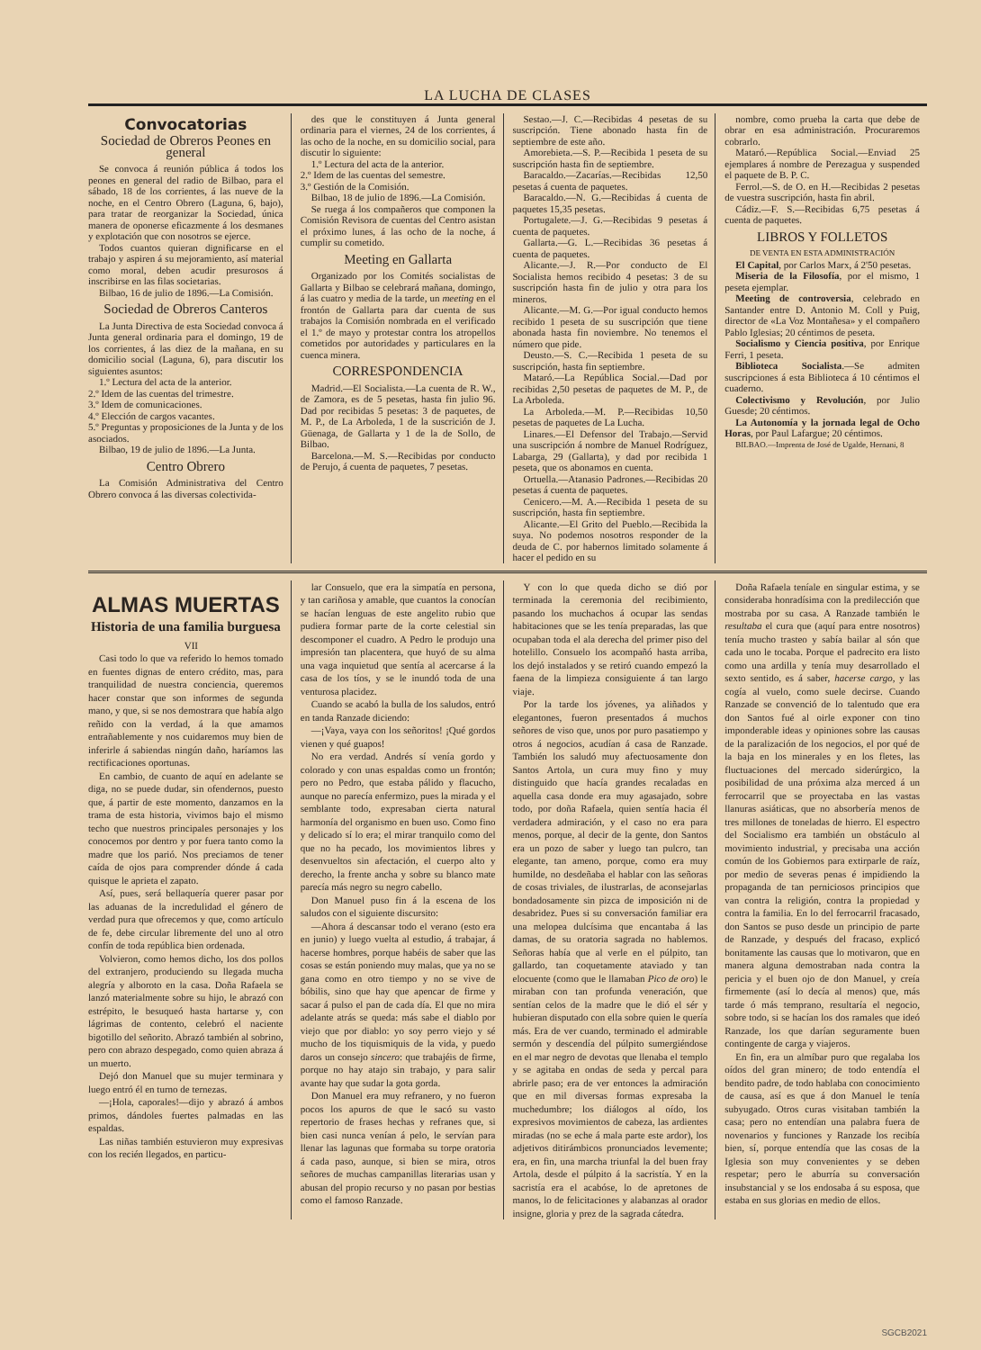LA LUCHA DE CLASES
Convocatorias
Sociedad de Obreros Peones en general
Se convoca á reunión pública á todos los peones en general del radio de Bilbao, para el sábado, 18 de los corrientes, á las nueve de la noche, en el Centro Obrero (Laguna, 6, bajo), para tratar de reorganizar la Sociedad, única manera de oponerse eficazmente á los desmanes y explotación que con nosotros se ejerce.
Todos cuantos quieran dignificarse en el trabajo y aspiren á su mejoramiento, así material como moral, deben acudir presurosos á inscribirse en las filas societarias.
Bilbao, 16 de julio de 1896.—La Comisión.
Sociedad de Obreros Canteros
La Junta Directiva de esta Sociedad convoca á Junta general ordinaria para el domingo, 19 de los corrientes, á las diez de la mañana, en su domicilio social (Laguna, 6), para discutir los siguientes asuntos:
1.º Lectura del acta de la anterior.
2.º Idem de las cuentas del trimestre.
3.º Idem de comunicaciones.
4.º Elección de cargos vacantes.
5.º Preguntas y proposiciones de la Junta y de los asociados.
Bilbao, 19 de julio de 1896.—La Junta.
Centro Obrero
La Comisión Administrativa del Centro Obrero convoca á las diversas colectivida-
des que le constituyen á Junta general ordinaria para el viernes, 24 de los corrientes, á las ocho de la noche, en su domicilio social, para discutir lo siguiente:
1.º Lectura del acta de la anterior.
2.º Idem de las cuentas del semestre.
3.º Gestión de la Comisión.
Bilbao, 18 de julio de 1896.—La Comisión.
Se ruega á los compañeros que componen la Comisión Revisora de cuentas del Centro asistan el próximo lunes, á las ocho de la noche, á cumplir su cometido.
Meeting en Gallarta
Organizado por los Comités socialistas de Gallarta y Bilbao se celebrará mañana, domingo, á las cuatro y media de la tarde, un meeting en el frontón de Gallarta para dar cuenta de sus trabajos la Comisión nombrada en el verificado el 1.º de mayo y protestar contra los atropellos cometidos por autoridades y particulares en la cuenca minera.
CORRESPONDENCIA
Madrid.—El Socialista.—La cuenta de R. W., de Zamora, es de 5 pesetas, hasta fin julio 96. Dad por recibidas 5 pesetas: 3 de paquetes, de M. P., de La Arboleda, 1 de la suscrición de J. Güenaga, de Gallarta y 1 de la de Sollo, de Bilbao.
Barcelona.—M. S.—Recibidas por conducto de Perujo, á cuenta de paquetes, 7 pesetas.
Sestao.—J. C.—Recibidas 4 pesetas de su suscripción. Tiene abonado hasta fin de septiembre de este año.
Amorebieta.—S. P.—Recibida 1 peseta de su suscripción hasta fin de septiembre.
Baracaldo.—Zacarías.—Recibidas 12,50 pesetas á cuenta de paquetes.
Baracaldo.—N. G.—Recibidas á cuenta de paquetes 15,35 pesetas.
Portugalete.—J. G.—Recibidas 9 pesetas á cuenta de paquetes.
Gallarta.—G. L.—Recibidas 36 pesetas á cuenta de paquetes.
Alicante.—J. R.—Por conducto de El Socialista hemos recibido 4 pesetas: 3 de su suscripción hasta fin de julio y otra para los mineros.
Alicante.—M. G.—Por igual conducto hemos recibido 1 peseta de su suscripción que tiene abonada hasta fin noviembre. No tenemos el número que pide.
Deusto.—S. C.—Recibida 1 peseta de su suscripción, hasta fin septiembre.
Mataró.—La República Social.—Dad por recibidas 2,50 pesetas de paquetes de M. P., de La Arboleda.
La Arboleda.—M. P.—Recibidas 10,50 pesetas de paquetes de La Lucha.
Linares.—El Defensor del Trabajo.—Servid una suscripción á nombre de Manuel Rodríguez, Labarga, 29 (Gallarta), y dad por recibida 1 peseta, que os abonamos en cuenta.
Ortuella.—Atanasio Padrones.—Recibidas 20 pesetas á cuenta de paquetes.
Cenicero.—M. A.—Recibida 1 peseta de su suscripción, hasta fin septiembre.
Alicante.—El Grito del Pueblo.—Recibida la suya. No podemos nosotros responder de la deuda de C. por habernos limitado solamente á hacer el pedido en su
nombre, como prueba la carta que debe de obrar en esa administración. Procuraremos cobrarlo.
Mataró.—República Social.—Enviad 25 ejemplares á nombre de Perezagua y suspended el paquete de B. P. C.
Ferrol.—S. de O. en H.—Recibidas 2 pesetas de vuestra suscripción, hasta fin abril.
Cádiz.—F. S.—Recibidas 6,75 pesetas á cuenta de paquetes.
LIBROS Y FOLLETOS
DE VENTA EN ESTA ADMINISTRACIÓN
El Capital, por Carlos Marx, á 2'50 pesetas.
Miseria de la Filosofía, por el mismo, 1 peseta ejemplar.
Meeting de controversia, celebrado en Santander entre D. Antonio M. Coll y Puig, director de «La Voz Montañesa» y el compañero Pablo Iglesias; 20 céntimos de peseta.
Socialismo y Ciencia positiva, por Enrique Ferri, 1 peseta.
Biblioteca Socialista.—Se admiten suscripciones á esta Biblioteca á 10 céntimos el cuaderno.
Colectivismo y Revolución, por Julio Guesde; 20 céntimos.
La Autonomía y la jornada legal de Ocho Horas, por Paul Lafargue; 20 céntimos.
BILBAO.—Imprenta de José de Ugalde, Hernani, 8
ALMAS MUERTAS
Historia de una familia burguesa
VII
Casi todo lo que va referido lo hemos tomado en fuentes dignas de entero crédito, mas, para tranquilidad de nuestra conciencia, queremos hacer constar que son informes de segunda mano, y que, si se nos demostrara que había algo reñido con la verdad, á la que amamos entrañablemente y nos cuidaremos muy bien de inferirle á sabiendas ningún daño, haríamos las rectificaciones oportunas.
En cambio, de cuanto de aquí en adelante se diga, no se puede dudar, sin ofendernos, puesto que, á partir de este momento, danzamos en la trama de esta historia, vivimos bajo el mismo techo que nuestros principales personajes y los conocemos por dentro y por fuera tanto como la madre que los parió. Nos preciamos de tener caída de ojos para comprender dónde á cada quisque le aprieta el zapato.
Así, pues, será bellaquería querer pasar por las aduanas de la incredulidad el género de verdad pura que ofrecemos y que, como artículo de fe, debe circular libremente del uno al otro confín de toda república bien ordenada.
Volvieron, como hemos dicho, los dos pollos del extranjero, produciendo su llegada mucha alegría y alboroto en la casa. Doña Rafaela se lanzó materialmente sobre su hijo, le abrazó con estrépito, le besuqueó hasta hartarse y, con lágrimas de contento, celebró el naciente bigotillo del señorito. Abrazó también al sobrino, pero con abrazo despegado, como quien abraza á un muerto.
Dejó don Manuel que su mujer terminara y luego entró él en turno de ternezas.
—¡Hola, caporales!—dijo y abrazó á ambos primos, dándoles fuertes palmadas en las espaldas.
Las niñas también estuvieron muy expresivas con los recién llegados, en particu-
lar Consuelo, que era la simpatía en persona, y tan cariñosa y amable, que cuantos la conocían se hacían lenguas de este angelito rubio que pudiera formar parte de la corte celestial sin descomponer el cuadro. A Pedro le produjo una impresión tan placentera, que huyó de su alma una vaga inquietud que sentía al acercarse á la casa de los tíos, y se le inundó toda de una venturosa placidez.
Cuando se acabó la bulla de los saludos, entró en tanda Ranzade diciendo:
—¡Vaya, vaya con los señoritos! ¡Qué gordos vienen y qué guapos!
No era verdad. Andrés sí venía gordo y colorado y con unas espaldas como un frontón; pero no Pedro, que estaba pálido y flacucho, aunque no parecía enfermizo, pues la mirada y el semblante todo, expresaban cierta natural harmonía del organismo en buen uso. Como fino y delicado sí lo era; el mirar tranquilo como del que no ha pecado, los movimientos libres y desenvueltos sin afectación, el cuerpo alto y derecho, la frente ancha y sobre su blanco mate parecía más negro su negro cabello.
Don Manuel puso fin á la escena de los saludos con el siguiente discursito:
—Ahora á descansar todo el verano (esto era en junio) y luego vuelta al estudio, á trabajar, á hacerse hombres, porque habéis de saber que las cosas se están poniendo muy malas, que ya no se gana como en otro tiempo y no se vive de bóbilis, sino que hay que apencar de firme y sacar á pulso el pan de cada día. El que no mira adelante atrás se queda: más sabe el diablo por viejo que por diablo: yo soy perro viejo y sé mucho de los tiquismiquis de la vida, y puedo daros un consejo sincero: que trabajéis de firme, porque no hay atajo sin trabajo, y para salir avante hay que sudar la gota gorda.
Don Manuel era muy refranero, y no fueron pocos los apuros de que le sacó su vasto repertorio de frases hechas y refranes que, si bien casi nunca venían á pelo, le servían para llenar las lagunas que formaba su torpe oratoria á cada paso, aunque, si bien se mira, otros señores de muchas campanillas literarias usan y abusan del propio recurso y no pasan por bestias como el famoso Ranzade.
Y con lo que queda dicho se dió por terminada la ceremonia del recibimiento, pasando los muchachos á ocupar las sendas habitaciones que se les tenía preparadas, las que ocupaban toda el ala derecha del primer piso del hotelillo. Consuelo los acompañó hasta arriba, los dejó instalados y se retiró cuando empezó la faena de la limpieza consiguiente á tan largo viaje.
Por la tarde los jóvenes, ya aliñados y elegantones, fueron presentados á muchos señores de viso que, unos por puro pasatiempo y otros á negocios, acudían á casa de Ranzade. También los saludó muy afectuosamente don Santos Artola, un cura muy fino y muy distinguido que hacía grandes recaladas en aquella casa donde era muy agasajado, sobre todo, por doña Rafaela, quien sentía hacia él verdadera admiración, y el caso no era para menos, porque, al decir de la gente, don Santos era un pozo de saber y luego tan pulcro, tan elegante, tan ameno, porque, como era muy humilde, no desdeñaba el hablar con las señoras de cosas triviales, de ilustrarlas, de aconsejarlas bondadosamente sin pizca de imposición ni de desabridez. Pues si su conversación familiar era una melopea dulcísima que encantaba á las damas, de su oratoria sagrada no hablemos. Señoras había que al verle en el púlpito, tan gallardo, tan coquetamente ataviado y tan elocuente (como que le llamaban Pico de oro) le miraban con tan profunda veneración, que sentían celos de la madre que le dió el sér y hubieran disputado con ella sobre quien le quería más. Era de ver cuando, terminado el admirable sermón y descendía del púlpito sumergiéndose en el mar negro de devotas que llenaba el templo y se agitaba en ondas de seda y percal para abrirle paso; era de ver entonces la admiración que en mil diversas formas expresaba la muchedumbre; los diálogos al oído, los expresivos movimientos de cabeza, las ardientes miradas (no se eche á mala parte este ardor), los adjetivos ditirámbicos pronunciados levemente; era, en fin, una marcha triunfal la del buen fray Artola, desde el púlpito á la sacristía. Y en la sacristía era el acabóse, lo de apretones de manos, lo de felicitaciones y alabanzas al orador insigne, gloria y prez de la sagrada cátedra.
Doña Rafaela teníale en singular estima, y se consideraba honradísima con la predilección que mostraba por su casa. A Ranzade también le resultaba el cura que (aquí para entre nosotros) tenía mucho trasteo y sabía bailar al són que cada uno le tocaba. Porque el padrecito era listo como una ardilla y tenía muy desarrollado el sexto sentido, es á saber, hacerse cargo, y las cogía al vuelo, como suele decirse. Cuando Ranzade se convenció de lo talentudo que era don Santos fué al oirle exponer con tino imponderable ideas y opiniones sobre las causas de la paralización de los negocios, el por qué de la baja en los minerales y en los fletes, las fluctuaciones del mercado siderúrgico, la posibilidad de una próxima alza merced á un ferrocarril que se proyectaba en las vastas llanuras asiáticas, que no absorbería menos de tres millones de toneladas de hierro. El espectro del Socialismo era también un obstáculo al movimiento industrial, y precisaba una acción común de los Gobiernos para extirparle de raíz, por medio de severas penas é impidiendo la propaganda de tan perniciosos principios que van contra la religión, contra la propiedad y contra la familia. En lo del ferrocarril fracasado, don Santos se puso desde un principio de parte de Ranzade, y después del fracaso, explicó bonitamente las causas que lo motivaron, que en manera alguna demostraban nada contra la pericia y el buen ojo de don Manuel, y creía firmemente (así lo decía al menos) que, más tarde ó más temprano, resultaría el negocio, sobre todo, si se hacían los dos ramales que ideó Ranzade, los que darían seguramente buen contingente de carga y viajeros.
En fin, era un almíbar puro que regalaba los oídos del gran minero; de todo entendía el bendito padre, de todo hablaba con conocimiento de causa, así es que á don Manuel le tenía subyugado. Otros curas visitaban también la casa; pero no entendían una palabra fuera de novenarios y funciones y Ranzade los recibía bien, sí, porque entendía que las cosas de la Iglesia son muy convenientes y se deben respetar; pero le aburría su conversación insubstancial y se los endosaba á su esposa, que estaba en sus glorias en medio de ellos.
SGCB2021